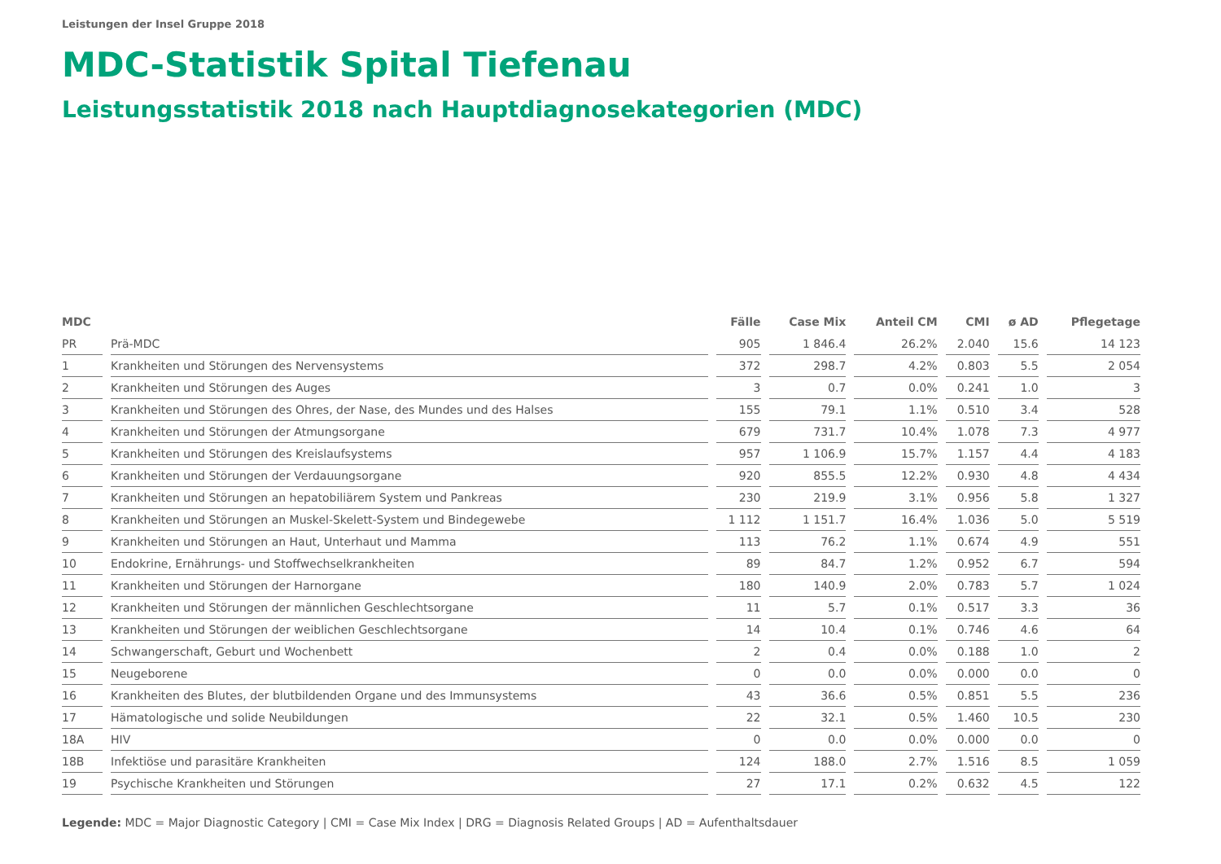Leistungen der Insel Gruppe 2018
MDC-Statistik Spital Tiefenau
Leistungsstatistik 2018 nach Hauptdiagnosekategorien (MDC)
| MDC | | Fälle | Case Mix | Anteil CM | CMI | ø AD | Pflegetage |
| --- | --- | --- | --- | --- | --- | --- | --- |
| PR | Prä-MDC | 905 | 1 846.4 | 26.2% | 2.040 | 15.6 | 14 123 |
| 1 | Krankheiten und Störungen des Nervensystems | 372 | 298.7 | 4.2% | 0.803 | 5.5 | 2 054 |
| 2 | Krankheiten und Störungen des Auges | 3 | 0.7 | 0.0% | 0.241 | 1.0 | 3 |
| 3 | Krankheiten und Störungen des Ohres, der Nase, des Mundes und des Halses | 155 | 79.1 | 1.1% | 0.510 | 3.4 | 528 |
| 4 | Krankheiten und Störungen der Atmungsorgane | 679 | 731.7 | 10.4% | 1.078 | 7.3 | 4 977 |
| 5 | Krankheiten und Störungen des Kreislaufsystems | 957 | 1 106.9 | 15.7% | 1.157 | 4.4 | 4 183 |
| 6 | Krankheiten und Störungen der Verdauungsorgane | 920 | 855.5 | 12.2% | 0.930 | 4.8 | 4 434 |
| 7 | Krankheiten und Störungen an hepatobiliärem System und Pankreas | 230 | 219.9 | 3.1% | 0.956 | 5.8 | 1 327 |
| 8 | Krankheiten und Störungen an Muskel-Skelett-System und Bindegewebe | 1 112 | 1 151.7 | 16.4% | 1.036 | 5.0 | 5 519 |
| 9 | Krankheiten und Störungen an Haut, Unterhaut und Mamma | 113 | 76.2 | 1.1% | 0.674 | 4.9 | 551 |
| 10 | Endokrine, Ernährungs- und Stoffwechselkrankheiten | 89 | 84.7 | 1.2% | 0.952 | 6.7 | 594 |
| 11 | Krankheiten und Störungen der Harnorgane | 180 | 140.9 | 2.0% | 0.783 | 5.7 | 1 024 |
| 12 | Krankheiten und Störungen der männlichen Geschlechtsorgane | 11 | 5.7 | 0.1% | 0.517 | 3.3 | 36 |
| 13 | Krankheiten und Störungen der weiblichen Geschlechtsorgane | 14 | 10.4 | 0.1% | 0.746 | 4.6 | 64 |
| 14 | Schwangerschaft, Geburt und Wochenbett | 2 | 0.4 | 0.0% | 0.188 | 1.0 | 2 |
| 15 | Neugeborene | 0 | 0.0 | 0.0% | 0.000 | 0.0 | 0 |
| 16 | Krankheiten des Blutes, der blutbildenden Organe und des Immunsystems | 43 | 36.6 | 0.5% | 0.851 | 5.5 | 236 |
| 17 | Hämatologische und solide Neubildungen | 22 | 32.1 | 0.5% | 1.460 | 10.5 | 230 |
| 18A | HIV | 0 | 0.0 | 0.0% | 0.000 | 0.0 | 0 |
| 18B | Infektiöse und parasitäre Krankheiten | 124 | 188.0 | 2.7% | 1.516 | 8.5 | 1 059 |
| 19 | Psychische Krankheiten und Störungen | 27 | 17.1 | 0.2% | 0.632 | 4.5 | 122 |
Legende: MDC = Major Diagnostic Category | CMI = Case Mix Index | DRG = Diagnosis Related Groups | AD = Aufenthaltsdauer